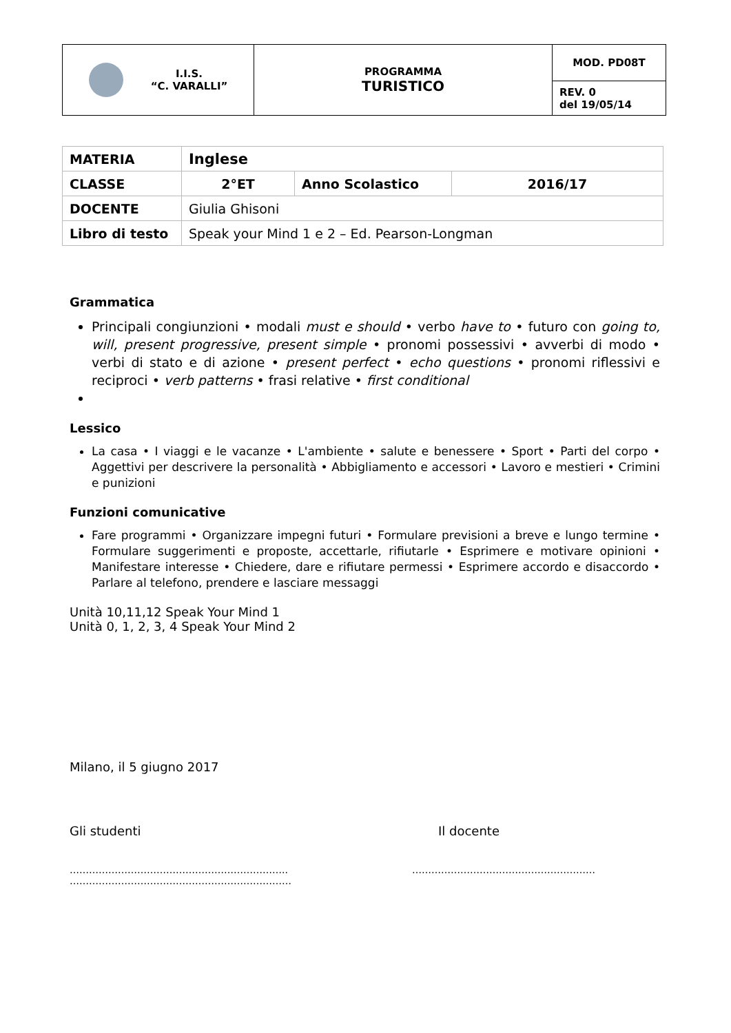| I.I.S. “C. VARALLI” | PROGRAMMA TURISTICO | MOD. PD08T |
| | | REV. 0 del 19/05/14 |
| MATERIA | Inglese | | |
| CLASSE | 2°ET | Anno Scolastico | 2016/17 |
| DOCENTE | Giulia Ghisoni | | |
| Libro di testo | Speak your Mind 1 e 2 – Ed. Pearson-Longman | | |
Grammatica
Principali congiunzioni • modali must e should • verbo have to • futuro con going to, will, present progressive, present simple • pronomi possessivi • avverbi di modo • verbi di stato e di azione • present perfect • echo questions • pronomi riflessivi e reciproci • verb patterns • frasi relative • first conditional
Lessico
La casa • I viaggi e le vacanze • L'ambiente • salute e benessere • Sport • Parti del corpo • Aggettivi per descrivere la personalità • Abbigliamento e accessori • Lavoro e mestieri • Crimini e punizioni
Funzioni comunicative
Fare programmi • Organizzare impegni futuri • Formulare previsioni a breve e lungo termine • Formulare suggerimenti e proposte, accettarle, rifiutarle • Esprimere e motivare opinioni • Manifestare interesse • Chiedere, dare e rifiutare permessi • Esprimere accordo e disaccordo • Parlare al telefono, prendere e lasciare messaggi
Unità 10,11,12 Speak Your Mind 1
Unità 0, 1, 2, 3, 4 Speak Your Mind 2
Milano, il 5 giugno 2017
Gli studenti Il docente
…………………………………………………………..
……………………………………………………………
…………………………………………………